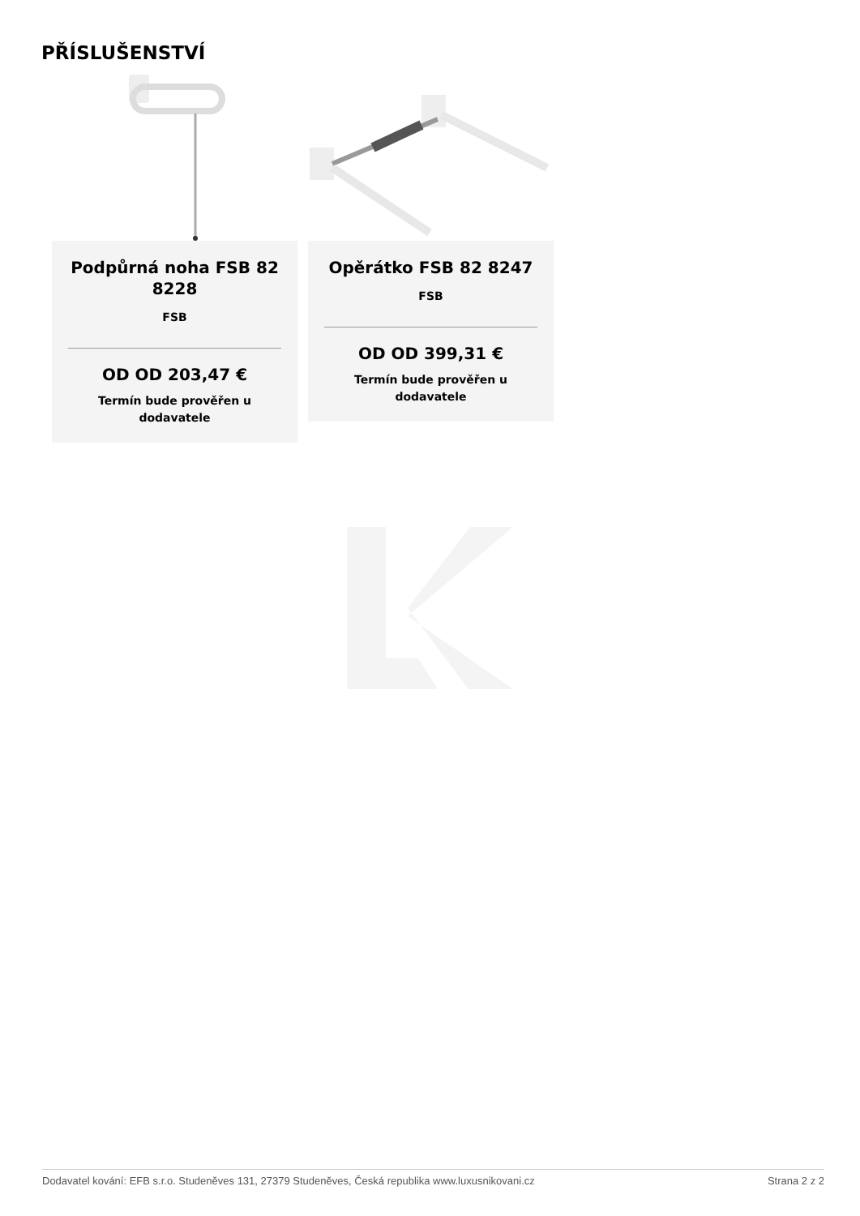PŘÍSLUŠENSTVÍ
Podpůrná noha FSB 82 8228
FSB
OD OD 203,47 €
Termín bude prověřen u dodavatele
Opěrátko FSB 82 8247
FSB
OD OD 399,31 €
Termín bude prověřen u dodavatele
Dodavatel kování: EFB s.r.o. Studeněves 131, 27379 Studeněves, Česká republika www.luxusnikovani.cz Strana 2 z 2